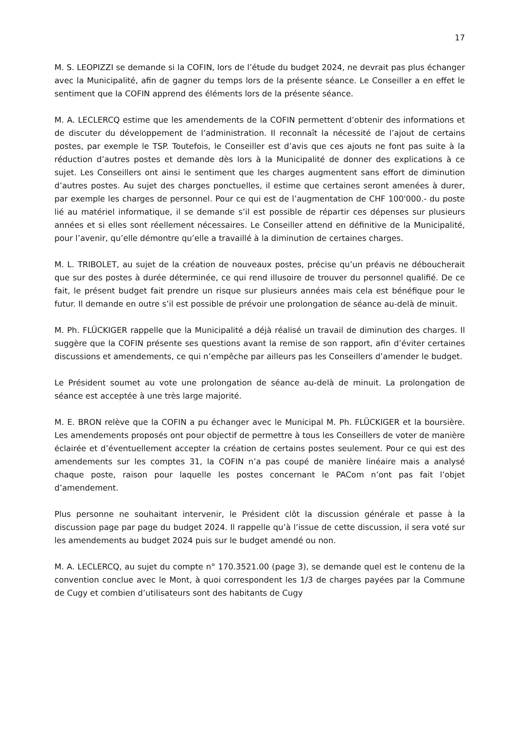17
M. S. LEOPIZZI se demande si la COFIN, lors de l’étude du budget 2024, ne devrait pas plus échanger avec la Municipalité, afin de gagner du temps lors de la présente séance. Le Conseiller a en effet le sentiment que la COFIN apprend des éléments lors de la présente séance.
M. A. LECLERCQ estime que les amendements de la COFIN permettent d’obtenir des informations et de discuter du développement de l’administration. Il reconnaît la nécessité de l’ajout de certains postes, par exemple le TSP. Toutefois, le Conseiller est d’avis que ces ajouts ne font pas suite à la réduction d’autres postes et demande dès lors à la Municipalité de donner des explications à ce sujet. Les Conseillers ont ainsi le sentiment que les charges augmentent sans effort de diminution d’autres postes. Au sujet des charges ponctuelles, il estime que certaines seront amenées à durer, par exemple les charges de personnel. Pour ce qui est de l’augmentation de CHF 100'000.- du poste lié au matériel informatique, il se demande s’il est possible de répartir ces dépenses sur plusieurs années et si elles sont réellement nécessaires. Le Conseiller attend en définitive de la Municipalité, pour l’avenir, qu’elle démontre qu’elle a travaillé à la diminution de certaines charges.
M. L. TRIBOLET, au sujet de la création de nouveaux postes, précise qu’un préavis ne déboucherait que sur des postes à durée déterminée, ce qui rend illusoire de trouver du personnel qualifié. De ce fait, le présent budget fait prendre un risque sur plusieurs années mais cela est bénéfique pour le futur. Il demande en outre s’il est possible de prévoir une prolongation de séance au-delà de minuit.
M. Ph. FLÜCKIGER rappelle que la Municipalité a déjà réalisé un travail de diminution des charges. Il suggère que la COFIN présente ses questions avant la remise de son rapport, afin d’éviter certaines discussions et amendements, ce qui n’empêche par ailleurs pas les Conseillers d’amender le budget.
Le Président soumet au vote une prolongation de séance au-delà de minuit. La prolongation de séance est acceptée à une très large majorité.
M. E. BRON relève que la COFIN a pu échanger avec le Municipal M. Ph. FLÜCKIGER et la boursière. Les amendements proposés ont pour objectif de permettre à tous les Conseillers de voter de manière éclairée et d’éventuellement accepter la création de certains postes seulement. Pour ce qui est des amendements sur les comptes 31, la COFIN n’a pas coupé de manière linéaire mais a analysé chaque poste, raison pour laquelle les postes concernant le PACom n’ont pas fait l’objet d’amendement.
Plus personne ne souhaitant intervenir, le Président clôt la discussion générale et passe à la discussion page par page du budget 2024. Il rappelle qu’à l’issue de cette discussion, il sera voté sur les amendements au budget 2024 puis sur le budget amendé ou non.
M. A. LECLERCQ, au sujet du compte n° 170.3521.00 (page 3), se demande quel est le contenu de la convention conclue avec le Mont, à quoi correspondent les 1/3 de charges payées par la Commune de Cugy et combien d’utilisateurs sont des habitants de Cugy